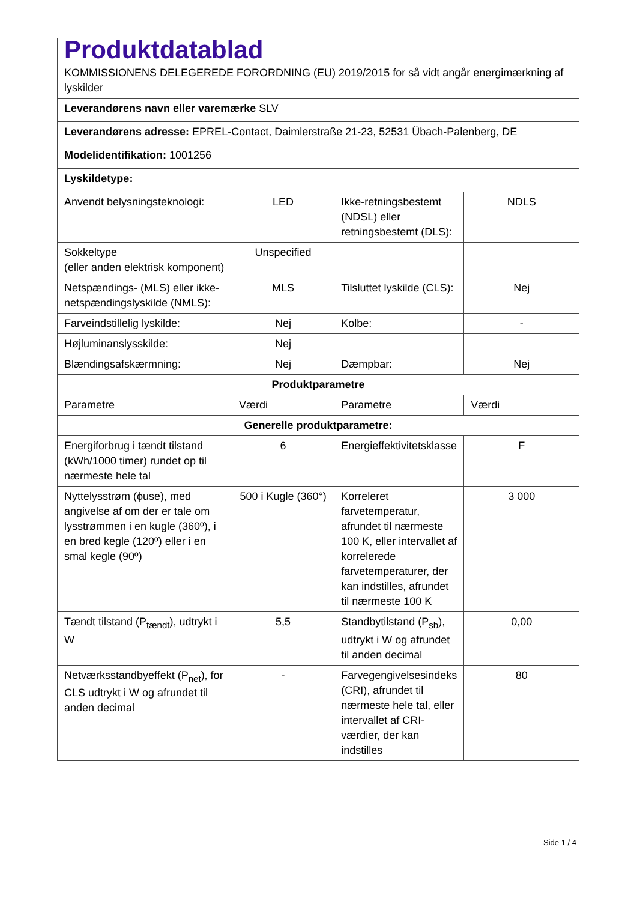| Produktdatablad KOMMISSIONENS DELEGEREDE FORORDNING (EU) 2019/2015 for så vidt angår energimærkning af lyskilder | | | |
| Leverandørens navn eller varemærke SLV | | | |
| Leverandørens adresse: EPREL-Contact, Daimlerstraße 21-23, 52531 Übach-Palenberg, DE | | | |
| Modelidentifikation: 1001256 | | | |
| Lyskildetype: | | | |
| Anvendt belysningsteknologi: | LED | Ikke-retningsbestemt (NDSL) eller retningsbestemt (DLS): | NDLS |
| Sokkeltype (eller anden elektrisk komponent) | Unspecified | | |
| Netspændings- (MLS) eller ikke-netspændingslyskilde (NMLS): | MLS | Tilsluttet lyskilde (CLS): | Nej |
| Farveindstillelig lyskilde: | Nej | Kolbe: | - |
| Højluminanslysskilde: | Nej | | |
| Blændingsafskærmning: | Nej | Dæmpbar: | Nej |
| Produktparametre | | | |
| Parametre | Værdi | Parametre | Værdi |
| Generelle produktparametre: | | | |
| Energiforbrug i tændt tilstand (kWh/1000 timer) rundet op til nærmeste hele tal | 6 | Energieffektivitetsklasse | F |
| Nyttelysstrøm (ϕuse), med angivelse af om der er tale om lysstrømmen i en kugle (360º), i en bred kegle (120º) eller i en smal kegle (90º) | 500 i Kugle (360°) | Korreleret farvetemperatur, afrundet til nærmeste 100 K, eller intervallet af korrelerede farvetemperaturer, der kan indstilles, afrundet til nærmeste 100 K | 3 000 |
| Tændt tilstand (P<sub>tændt</sub>), udtrykt i W | 5,5 | Standbytilstand (P<sub>sb</sub>), udtrykt i W og afrundet til anden decimal | 0,00 |
| Netværksstandbyeffekt (P<sub>net</sub>), for CLS udtrykt i W og afrundet til anden decimal | - | Farvegengivelsesindeks (CRI), afrundet til nærmeste hele tal, eller intervallet af CRI-værdier, der kan indstilles | 80 |
Side 1 / 4